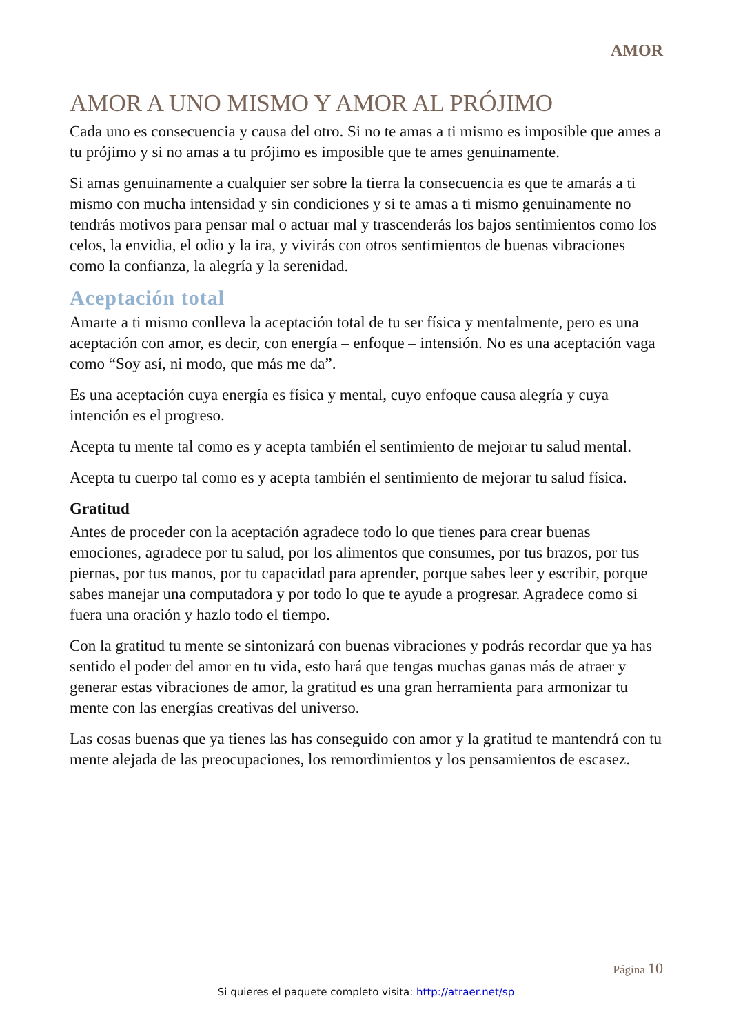AMOR
AMOR A UNO MISMO Y AMOR AL PRÓJIMO
Cada uno es consecuencia y causa del otro. Si no te amas a ti mismo es imposible que ames a tu prójimo y si no amas a tu prójimo es imposible que te ames genuinamente.
Si amas genuinamente a cualquier ser sobre la tierra la consecuencia es que te amarás a ti mismo con mucha intensidad y sin condiciones y si te amas a ti mismo genuinamente no tendrás motivos para pensar mal o actuar mal y trascenderás los bajos sentimientos como los celos, la envidia, el odio y la ira, y vivirás con otros sentimientos de buenas vibraciones como la confianza, la alegría y la serenidad.
Aceptación total
Amarte a ti mismo conlleva la aceptación total de tu ser física y mentalmente, pero es una aceptación con amor, es decir, con energía – enfoque – intensión. No es una aceptación vaga como “Soy así, ni modo, que más me da”.
Es una aceptación cuya energía es física y mental, cuyo enfoque causa alegría y cuya intención es el progreso.
Acepta tu mente tal como es y acepta también el sentimiento de mejorar tu salud mental.
Acepta tu cuerpo tal como es y acepta también el sentimiento de mejorar tu salud física.
Gratitud
Antes de proceder con la aceptación agradece todo lo que tienes para crear buenas emociones, agradece por tu salud, por los alimentos que consumes, por tus brazos, por tus piernas, por tus manos, por tu capacidad para aprender, porque sabes leer y escribir, porque sabes manejar una computadora y por todo lo que te ayude a progresar. Agradece como si fuera una oración y hazlo todo el tiempo.
Con la gratitud tu mente se sintonizará con buenas vibraciones y podrás recordar que ya has sentido el poder del amor en tu vida, esto hará que tengas muchas ganas más de atraer y generar estas vibraciones de amor, la gratitud es una gran herramienta para armonizar tu mente con las energías creativas del universo.
Las cosas buenas que ya tienes las has conseguido con amor y la gratitud te mantendrá con tu mente alejada de las preocupaciones, los remordimientos y los pensamientos de escasez.
Página 10
Si quieres el paquete completo visita: http://atraer.net/sp